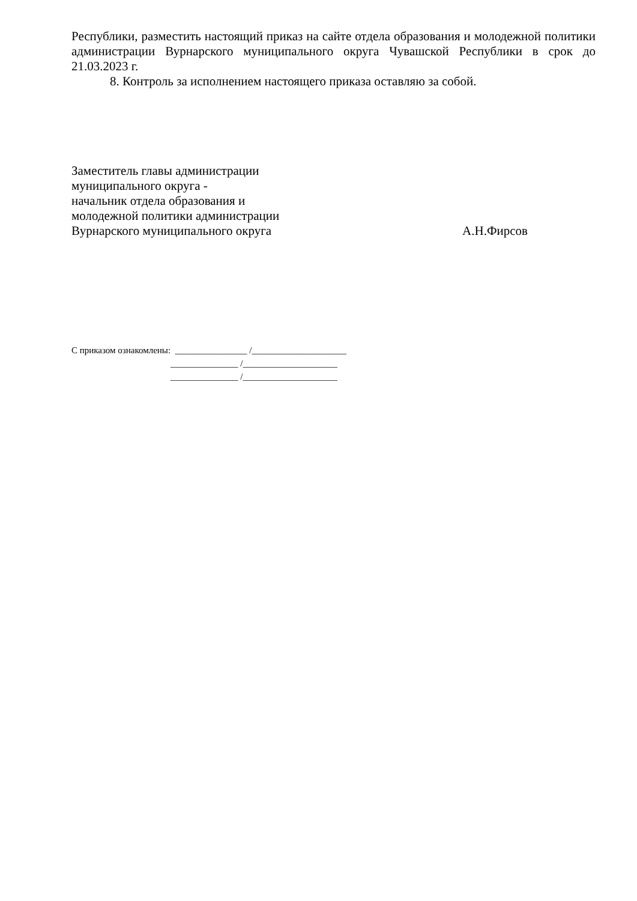Республики, разместить настоящий приказ на сайте отдела образования и молодежной политики администрации Вурнарского муниципального округа Чувашской Республики в срок до 21.03.2023 г.
8. Контроль за исполнением настоящего приказа оставляю за собой.
Заместитель главы администрации
муниципального округа -
начальник отдела образования и
молодежной политики администрации
Вурнарского муниципального округа А.Н.Фирсов
С приказом ознакомлены: ________________ /_____________________
_______________ /_____________________
_______________ /_____________________